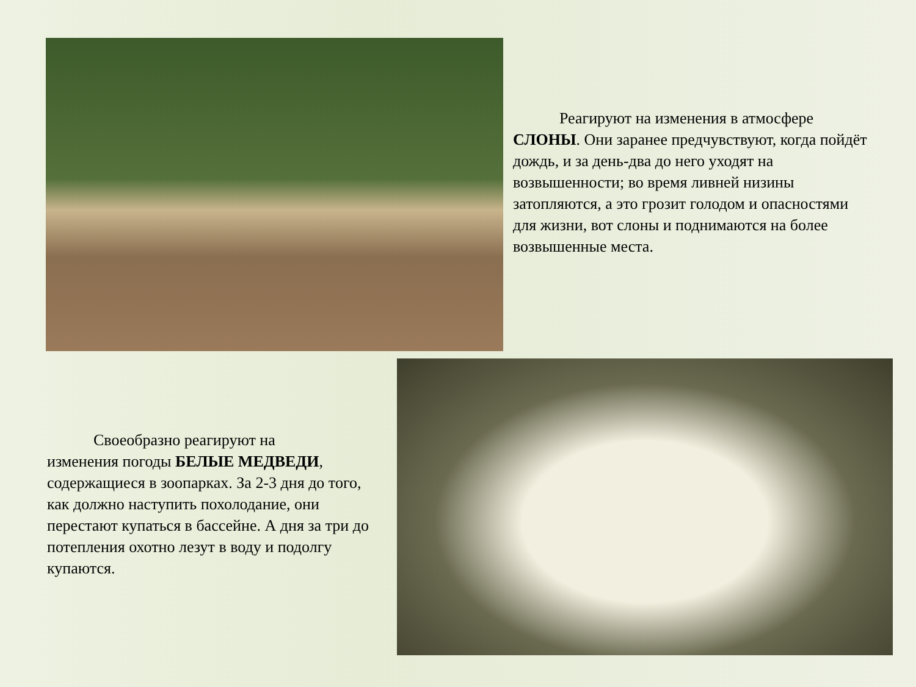Реагируют на изменения в атмосфере СЛОНЫ. Они заранее предчувствуют, когда пойдёт дождь, и за день-два до него уходят на возвышенности; во время ливней низины затопляются, а это грозит голодом и опасностями для жизни, вот слоны и поднимаются на более возвышенные места.
Своеобразно реагируют на
изменения погоды БЕЛЫЕ МЕДВЕДИ, содержащиеся в зоопарках. За 2-3 дня до того, как должно наступить похолодание, они перестают купаться в бассейне. А дня за три до потепления охотно лезут в воду и подолгу купаются.